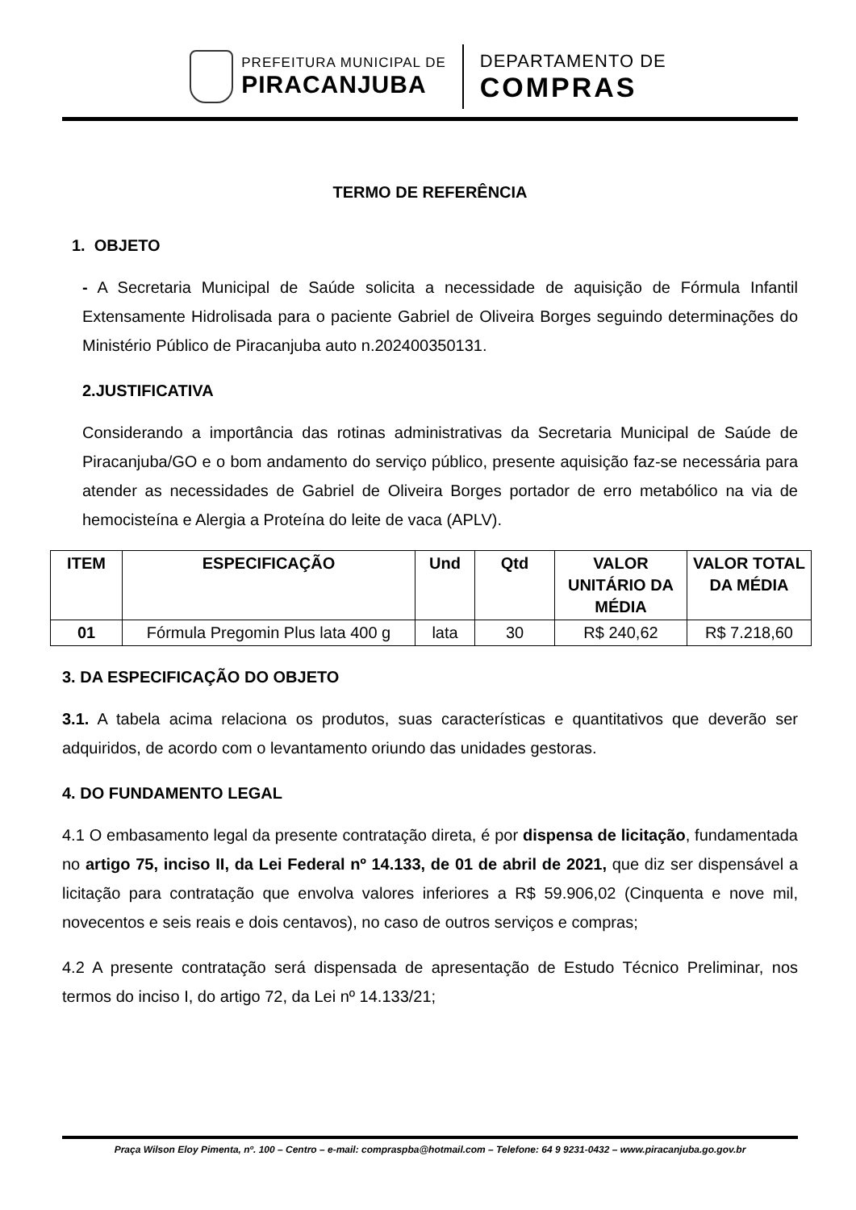PREFEITURA MUNICIPAL DE
PIRACANJUBA
DEPARTAMENTO DE
COMPRAS
TERMO DE REFERÊNCIA
1. OBJETO
- A Secretaria Municipal de Saúde solicita a necessidade de aquisição de Fórmula Infantil Extensamente Hidrolisada para o paciente Gabriel de Oliveira Borges seguindo determinações do Ministério Público de Piracanjuba auto n.202400350131.
2.JUSTIFICATIVA
Considerando a importância das rotinas administrativas da Secretaria Municipal de Saúde de Piracanjuba/GO e o bom andamento do serviço público, presente aquisição faz-se necessária para atender as necessidades de Gabriel de Oliveira Borges portador de erro metabólico na via de hemocisteína e Alergia a Proteína do leite de vaca (APLV).
| ITEM | ESPECIFICAÇÃO | Und | Qtd | VALOR UNITÁRIO DA MÉDIA | VALOR TOTAL DA MÉDIA |
| --- | --- | --- | --- | --- | --- |
| 01 | Fórmula Pregomin Plus lata 400 g | lata | 30 | R$ 240,62 | R$ 7.218,60 |
3. DA ESPECIFICAÇÃO DO OBJETO
3.1. A tabela acima relaciona os produtos, suas características e quantitativos que deverão ser adquiridos, de acordo com o levantamento oriundo das unidades gestoras.
4. DO FUNDAMENTO LEGAL
4.1 O embasamento legal da presente contratação direta, é por dispensa de licitação, fundamentada no artigo 75, inciso II, da Lei Federal nº 14.133, de 01 de abril de 2021, que diz ser dispensável a licitação para contratação que envolva valores inferiores a R$ 59.906,02 (Cinquenta e nove mil, novecentos e seis reais e dois centavos), no caso de outros serviços e compras;
4.2 A presente contratação será dispensada de apresentação de Estudo Técnico Preliminar, nos termos do inciso I, do artigo 72, da Lei nº 14.133/21;
Praça Wilson Eloy Pimenta, nº. 100 – Centro – e-mail: compraspba@hotmail.com – Telefone: 64 9 9231-0432 – www.piracanjuba.go.gov.br